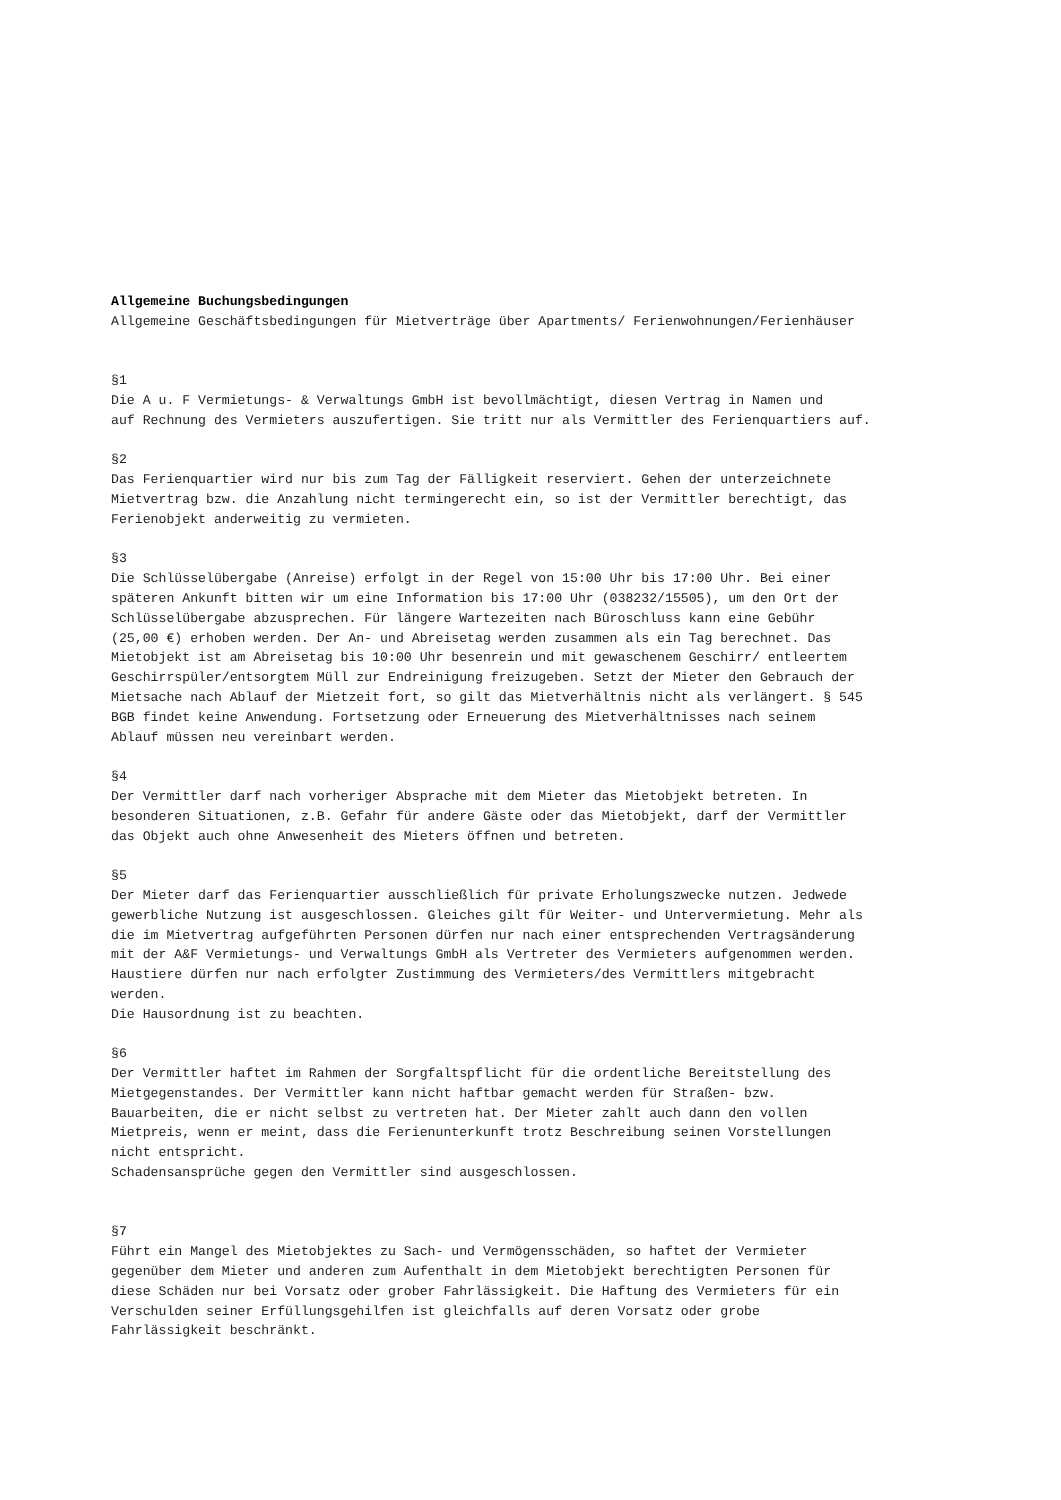Allgemeine Buchungsbedingungen
Allgemeine Geschäftsbedingungen für Mietverträge über Apartments/ Ferienwohnungen/Ferienhäuser
§1
Die A u. F Vermietungs- & Verwaltungs GmbH ist bevollmächtigt, diesen Vertrag in Namen und
auf Rechnung des Vermieters auszufertigen. Sie tritt nur als Vermittler des Ferienquartiers auf.
§2
Das Ferienquartier wird nur bis zum Tag der Fälligkeit reserviert. Gehen der unterzeichnete
Mietvertrag bzw. die Anzahlung nicht termingerecht ein, so ist der Vermittler berechtigt, das
Ferienobjekt anderweitig zu vermieten.
§3
Die Schlüsselübergabe (Anreise) erfolgt in der Regel von 15:00 Uhr bis 17:00 Uhr. Bei einer
späteren Ankunft bitten wir um eine Information bis 17:00 Uhr (038232/15505), um den Ort der
Schlüsselübergabe abzusprechen. Für längere Wartezeiten nach Büroschluss kann eine Gebühr
(25,00 €) erhoben werden. Der An- und Abreisetag werden zusammen als ein Tag berechnet. Das
Mietobjekt ist am Abreisetag bis 10:00 Uhr besenrein und mit gewaschenem Geschirr/ entleertem
Geschirrspüler/entsorgtem Müll zur Endreinigung freizugeben. Setzt der Mieter den Gebrauch der
Mietsache nach Ablauf der Mietzeit fort, so gilt das Mietverhältnis nicht als verlängert. § 545
BGB findet keine Anwendung. Fortsetzung oder Erneuerung des Mietverhältnisses nach seinem
Ablauf müssen neu vereinbart werden.
§4
Der Vermittler darf nach vorheriger Absprache mit dem Mieter das Mietobjekt betreten. In
besonderen Situationen, z.B. Gefahr für andere Gäste oder das Mietobjekt, darf der Vermittler
das Objekt auch ohne Anwesenheit des Mieters öffnen und betreten.
§5
Der Mieter darf das Ferienquartier ausschließlich für private Erholungszwecke nutzen. Jedwede
gewerbliche Nutzung ist ausgeschlossen. Gleiches gilt für Weiter- und Untervermietung. Mehr als
die im Mietvertrag aufgeführten Personen dürfen nur nach einer entsprechenden Vertragsänderung
mit der A&F Vermietungs- und Verwaltungs GmbH als Vertreter des Vermieters aufgenommen werden.
Haustiere dürfen nur nach erfolgter Zustimmung des Vermieters/des Vermittlers mitgebracht
werden.
Die Hausordnung ist zu beachten.
§6
Der Vermittler haftet im Rahmen der Sorgfaltspflicht für die ordentliche Bereitstellung des
Mietgegenstandes. Der Vermittler kann nicht haftbar gemacht werden für Straßen- bzw.
Bauarbeiten, die er nicht selbst zu vertreten hat. Der Mieter zahlt auch dann den vollen
Mietpreis, wenn er meint, dass die Ferienunterkunft trotz Beschreibung seinen Vorstellungen
nicht entspricht.
Schadensansprüche gegen den Vermittler sind ausgeschlossen.
§7
Führt ein Mangel des Mietobjektes zu Sach- und Vermögensschäden, so haftet der Vermieter
gegenüber dem Mieter und anderen zum Aufenthalt in dem Mietobjekt berechtigten Personen für
diese Schäden nur bei Vorsatz oder grober Fahrlässigkeit. Die Haftung des Vermieters für ein
Verschulden seiner Erfüllungsgehilfen ist gleichfalls auf deren Vorsatz oder grobe
Fahrlässigkeit beschränkt.